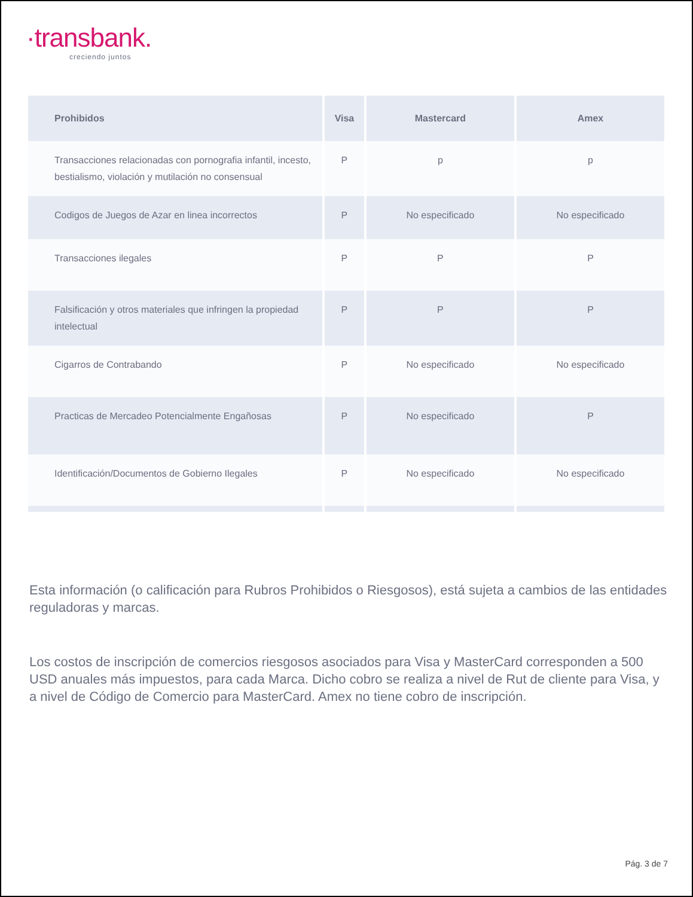·transbank.
creciendo juntos
| Prohibidos | Visa | Mastercard | Amex |
| --- | --- | --- | --- |
| Transacciones relacionadas con pornografia infantil, incesto, bestialismo, violación y mutilación no consensual | P | p | p |
| Codigos de Juegos de Azar en linea incorrectos | P | No especificado | No especificado |
| Transacciones ilegales | P | P | P |
| Falsificación y otros materiales que infringen la propiedad intelectual | P | P | P |
| Cigarros de Contrabando | P | No especificado | No especificado |
| Practicas de Mercadeo Potencialmente Engañosas | P | No especificado | P |
| Identificación/Documentos de Gobierno Ilegales | P | No especificado | No especificado |
Esta información (o calificación para Rubros Prohibidos o Riesgosos), está sujeta a cambios de las entidades reguladoras y marcas.
Los costos de inscripción de comercios riesgosos asociados para Visa y MasterCard corresponden a 500 USD anuales más impuestos, para cada Marca. Dicho cobro se realiza a nivel de Rut de cliente para Visa, y a nivel de Código de Comercio para MasterCard. Amex no tiene cobro de inscripción.
Pág. 3 de 7